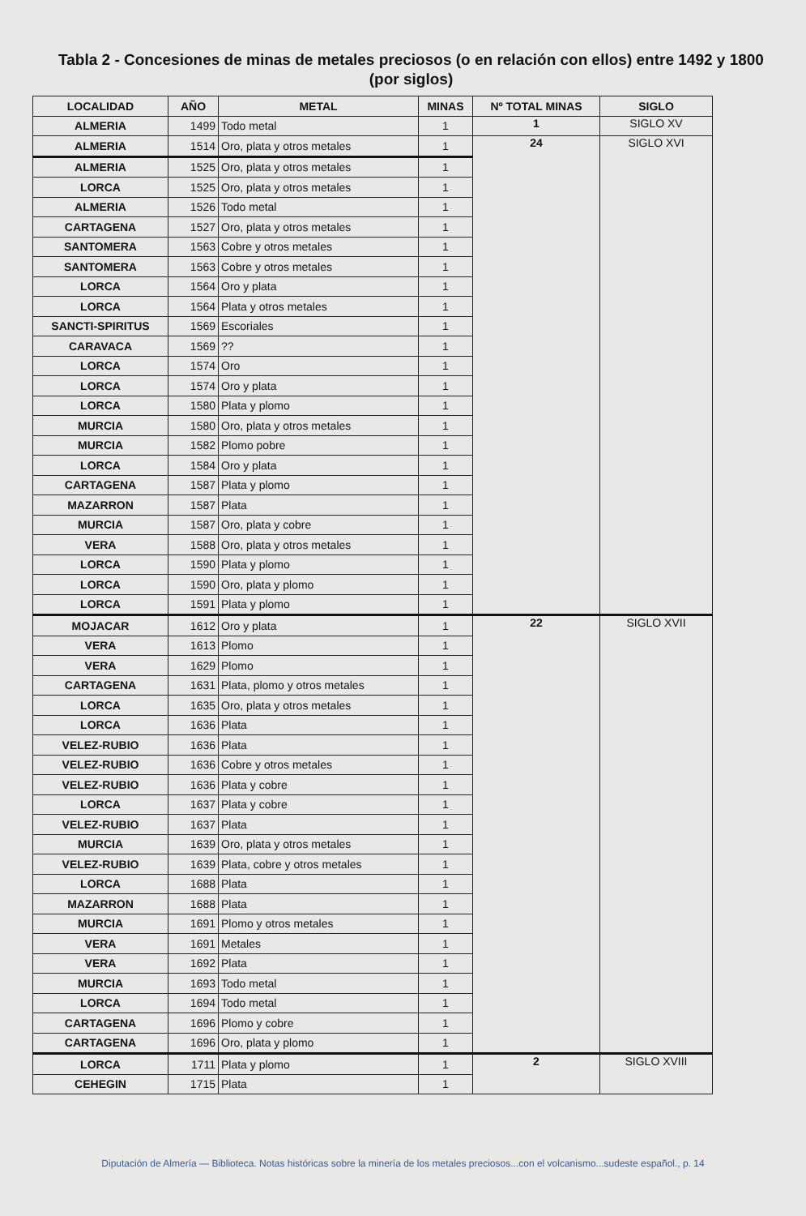Tabla 2 - Concesiones de minas de metales preciosos (o en relación con ellos) entre 1492 y 1800 (por siglos)
| LOCALIDAD | AÑO | METAL | MINAS | Nº TOTAL MINAS | SIGLO |
| --- | --- | --- | --- | --- | --- |
| ALMERIA | 1499 | Todo metal | 1 | 1 | SIGLO XV |
| ALMERIA | 1514 | Oro, plata y otros metales | 1 | 24 | SIGLO XVI |
| ALMERIA | 1525 | Oro, plata y otros metales | 1 | | |
| LORCA | 1525 | Oro, plata y otros metales | 1 | | |
| ALMERIA | 1526 | Todo metal | 1 | | |
| CARTAGENA | 1527 | Oro, plata y otros metales | 1 | | |
| SANTOMERA | 1563 | Cobre y otros metales | 1 | | |
| SANTOMERA | 1563 | Cobre y otros metales | 1 | | |
| LORCA | 1564 | Oro y plata | 1 | | |
| LORCA | 1564 | Plata y otros metales | 1 | | |
| SANCTI-SPIRITUS | 1569 | Escoriales | 1 | | |
| CARAVACA | 1569 | ?? | 1 | | |
| LORCA | 1574 | Oro | 1 | | |
| LORCA | 1574 | Oro y plata | 1 | | |
| LORCA | 1580 | Plata y plomo | 1 | | |
| MURCIA | 1580 | Oro, plata y otros metales | 1 | | |
| MURCIA | 1582 | Plomo pobre | 1 | | |
| LORCA | 1584 | Oro y plata | 1 | | |
| CARTAGENA | 1587 | Plata y plomo | 1 | | |
| MAZARRON | 1587 | Plata | 1 | | |
| MURCIA | 1587 | Oro, plata y cobre | 1 | | |
| VERA | 1588 | Oro, plata y otros metales | 1 | | |
| LORCA | 1590 | Plata y plomo | 1 | | |
| LORCA | 1590 | Oro, plata y plomo | 1 | | |
| LORCA | 1591 | Plata y plomo | 1 | | |
| MOJACAR | 1612 | Oro y plata | 1 | 22 | SIGLO XVII |
| VERA | 1613 | Plomo | 1 | | |
| VERA | 1629 | Plomo | 1 | | |
| CARTAGENA | 1631 | Plata, plomo y otros metales | 1 | | |
| LORCA | 1635 | Oro, plata y otros metales | 1 | | |
| LORCA | 1636 | Plata | 1 | | |
| VELEZ-RUBIO | 1636 | Plata | 1 | | |
| VELEZ-RUBIO | 1636 | Cobre y otros metales | 1 | | |
| VELEZ-RUBIO | 1636 | Plata y cobre | 1 | | |
| LORCA | 1637 | Plata y cobre | 1 | | |
| VELEZ-RUBIO | 1637 | Plata | 1 | | |
| MURCIA | 1639 | Oro, plata y otros metales | 1 | | |
| VELEZ-RUBIO | 1639 | Plata, cobre y otros metales | 1 | | |
| LORCA | 1688 | Plata | 1 | | |
| MAZARRON | 1688 | Plata | 1 | | |
| MURCIA | 1691 | Plomo y otros metales | 1 | | |
| VERA | 1691 | Metales | 1 | | |
| VERA | 1692 | Plata | 1 | | |
| MURCIA | 1693 | Todo metal | 1 | | |
| LORCA | 1694 | Todo metal | 1 | | |
| CARTAGENA | 1696 | Plomo y cobre | 1 | | |
| CARTAGENA | 1696 | Oro, plata y plomo | 1 | | |
| LORCA | 1711 | Plata y plomo | 1 | 2 | SIGLO XVIII |
| CEHEGIN | 1715 | Plata | 1 | | |
Diputación de Almería — Biblioteca. Notas históricas sobre la minería de los metales preciosos...con el volcanismo...sudeste español., p. 14